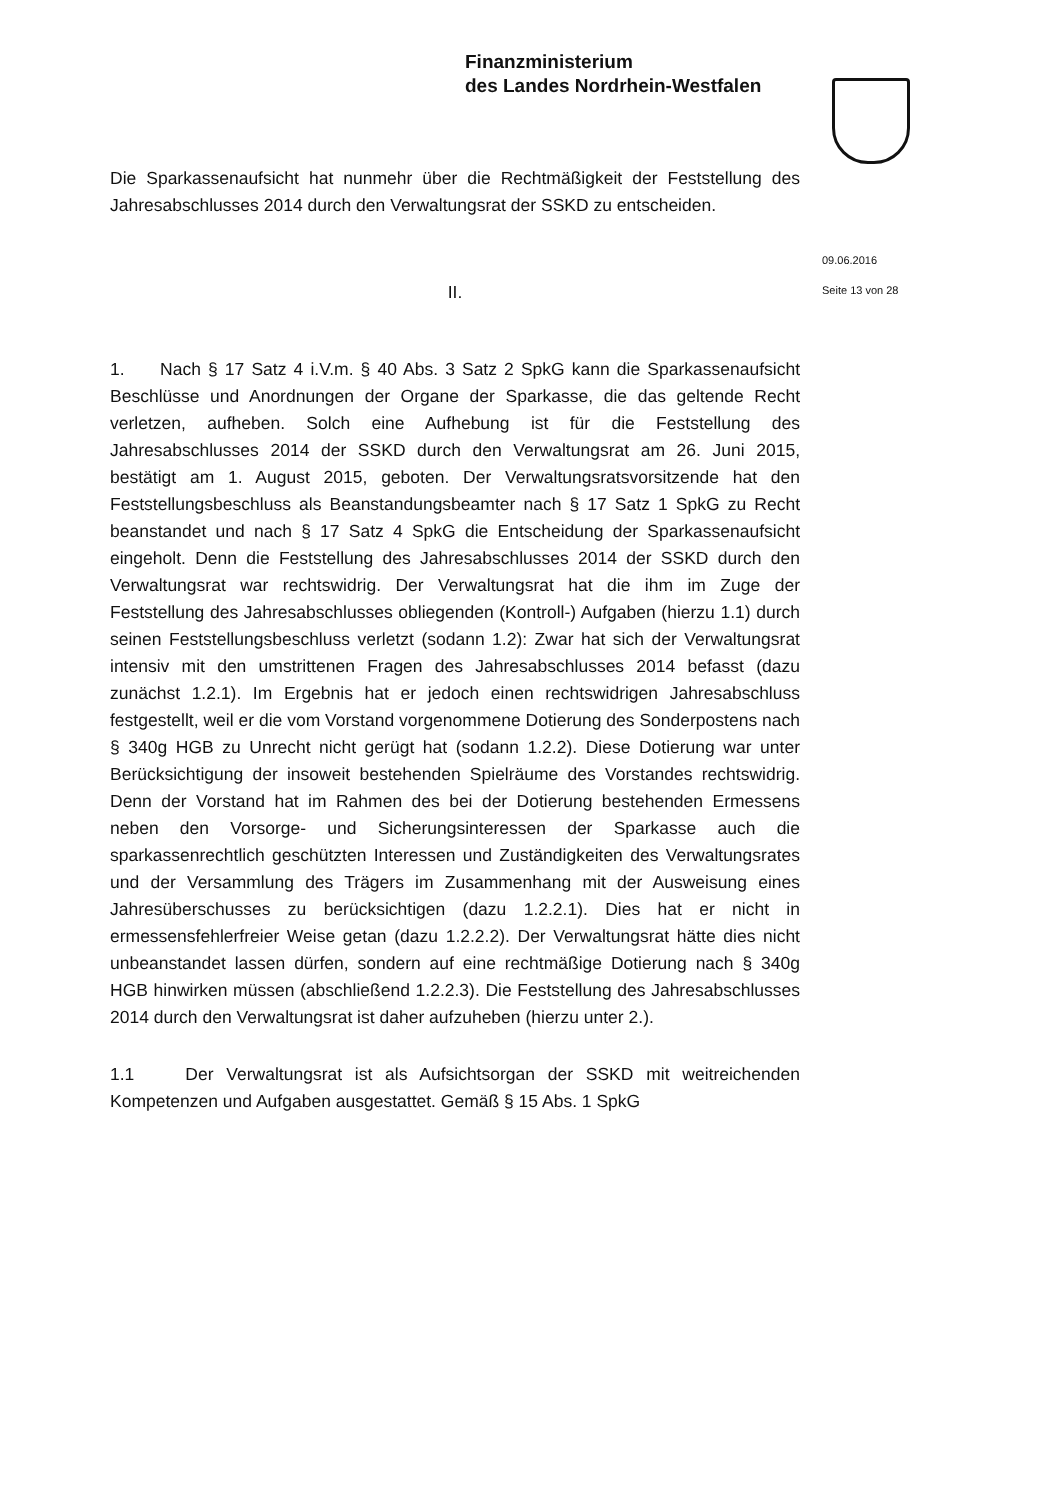Finanzministerium
des Landes Nordrhein-Westfalen
09.06.2016
Seite 13 von 28
Die Sparkassenaufsicht hat nunmehr über die Rechtmäßigkeit der Feststellung des Jahresabschlusses 2014 durch den Verwaltungsrat der SSKD zu entscheiden.
II.
1. Nach § 17 Satz 4 i.V.m. § 40 Abs. 3 Satz 2 SpkG kann die Sparkassenaufsicht Beschlüsse und Anordnungen der Organe der Sparkasse, die das geltende Recht verletzen, aufheben. Solch eine Aufhebung ist für die Feststellung des Jahresabschlusses 2014 der SSKD durch den Verwaltungsrat am 26. Juni 2015, bestätigt am 1. August 2015, geboten. Der Verwaltungsratsvorsitzende hat den Feststellungsbeschluss als Beanstandungsbeamter nach § 17 Satz 1 SpkG zu Recht beanstandet und nach § 17 Satz 4 SpkG die Entscheidung der Sparkassenaufsicht eingeholt. Denn die Feststellung des Jahresabschlusses 2014 der SSKD durch den Verwaltungsrat war rechtswidrig. Der Verwaltungsrat hat die ihm im Zuge der Feststellung des Jahresabschlusses obliegenden (Kontroll-) Aufgaben (hierzu 1.1) durch seinen Feststellungsbeschluss verletzt (sodann 1.2): Zwar hat sich der Verwaltungsrat intensiv mit den umstrittenen Fragen des Jahresabschlusses 2014 befasst (dazu zunächst 1.2.1). Im Ergebnis hat er jedoch einen rechtswidrigen Jahresabschluss festgestellt, weil er die vom Vorstand vorgenommene Dotierung des Sonderpostens nach § 340g HGB zu Unrecht nicht gerügt hat (sodann 1.2.2). Diese Dotierung war unter Berücksichtigung der insoweit bestehenden Spielräume des Vorstandes rechtswidrig. Denn der Vorstand hat im Rahmen des bei der Dotierung bestehenden Ermessens neben den Vorsorge- und Sicherungsinteressen der Sparkasse auch die sparkassenrechtlich geschützten Interessen und Zuständigkeiten des Verwaltungsrates und der Versammlung des Trägers im Zusammenhang mit der Ausweisung eines Jahresüberschusses zu berücksichtigen (dazu 1.2.2.1). Dies hat er nicht in ermessensfehlerfreier Weise getan (dazu 1.2.2.2). Der Verwaltungsrat hätte dies nicht unbeanstandet lassen dürfen, sondern auf eine rechtmäßige Dotierung nach § 340g HGB hinwirken müssen (abschließend 1.2.2.3). Die Feststellung des Jahresabschlusses 2014 durch den Verwaltungsrat ist daher aufzuheben (hierzu unter 2.).
1.1 Der Verwaltungsrat ist als Aufsichtsorgan der SSKD mit weitreichenden Kompetenzen und Aufgaben ausgestattet. Gemäß § 15 Abs. 1 SpkG